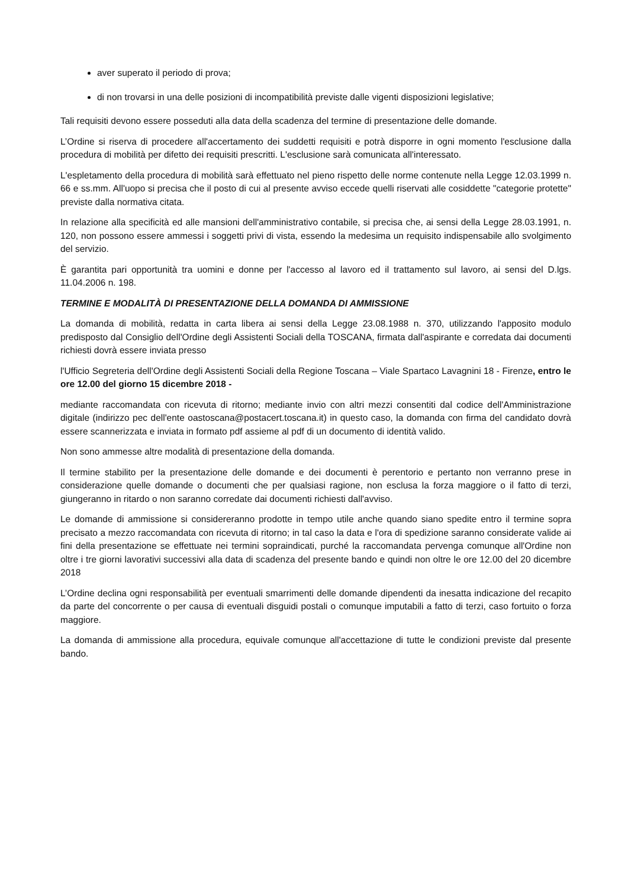aver superato il periodo di prova;
di non trovarsi in una delle posizioni di incompatibilità previste dalle vigenti disposizioni legislative;
Tali requisiti devono essere posseduti alla data della scadenza del termine di presentazione delle domande.
L’Ordine si riserva di procedere all'accertamento dei suddetti requisiti e potrà disporre in ogni momento l'esclusione dalla procedura di mobilità per difetto dei requisiti prescritti. L'esclusione sarà comunicata all'interessato.
L'espletamento della procedura di mobilità sarà effettuato nel pieno rispetto delle norme contenute nella Legge 12.03.1999 n. 66 e ss.mm. All'uopo si precisa che il posto di cui al presente avviso eccede quelli riservati alle cosiddette "categorie protette" previste dalla normativa citata.
In relazione alla specificità ed alle mansioni dell'amministrativo contabile, si precisa che, ai sensi della Legge 28.03.1991, n. 120, non possono essere ammessi i soggetti privi di vista, essendo la medesima un requisito indispensabile allo svolgimento del servizio.
È garantita pari opportunità tra uomini e donne per l'accesso al lavoro ed il trattamento sul lavoro, ai sensi del D.lgs. 11.04.2006 n. 198.
TERMINE E MODALITÀ DI PRESENTAZIONE DELLA DOMANDA DI AMMISSIONE
La domanda di mobilità, redatta in carta libera ai sensi della Legge 23.08.1988 n. 370, utilizzando l'apposito modulo predisposto dal Consiglio dell'Ordine degli Assistenti Sociali della TOSCANA, firmata dall'aspirante e corredata dai documenti richiesti dovrà essere inviata presso
l'Ufficio Segreteria dell'Ordine degli Assistenti Sociali della Regione Toscana – Viale Spartaco Lavagnini 18 - Firenze, entro le ore 12.00 del giorno 15 dicembre 2018 -
mediante raccomandata con ricevuta di ritorno; mediante invio con altri mezzi consentiti dal codice dell'Amministrazione digitale (indirizzo pec dell'ente oastoscana@postacert.toscana.it) in questo caso, la domanda con firma del candidato dovrà essere scannerizzata e inviata in formato pdf assieme al pdf di un documento di identità valido.
Non sono ammesse altre modalità di presentazione della domanda.
Il termine stabilito per la presentazione delle domande e dei documenti è perentorio e pertanto non verranno prese in considerazione quelle domande o documenti che per qualsiasi ragione, non esclusa la forza maggiore o il fatto di terzi, giungeranno in ritardo o non saranno corredate dai documenti richiesti dall'avviso.
Le domande di ammissione si considereranno prodotte in tempo utile anche quando siano spedite entro il termine sopra precisato a mezzo raccomandata con ricevuta di ritorno; in tal caso la data e l'ora di spedizione saranno considerate valide ai fini della presentazione se effettuate nei termini sopraindicati, purché la raccomandata pervenga comunque all'Ordine non oltre i tre giorni lavorativi successivi alla data di scadenza del presente bando e quindi non oltre le ore 12.00 del 20 dicembre 2018
L’Ordine declina ogni responsabilità per eventuali smarrimenti delle domande dipendenti da inesatta indicazione del recapito da parte del concorrente o per causa di eventuali disguidi postali o comunque imputabili a fatto di terzi, caso fortuito o forza maggiore.
La domanda di ammissione alla procedura, equivale comunque all'accettazione di tutte le condizioni previste dal presente bando.